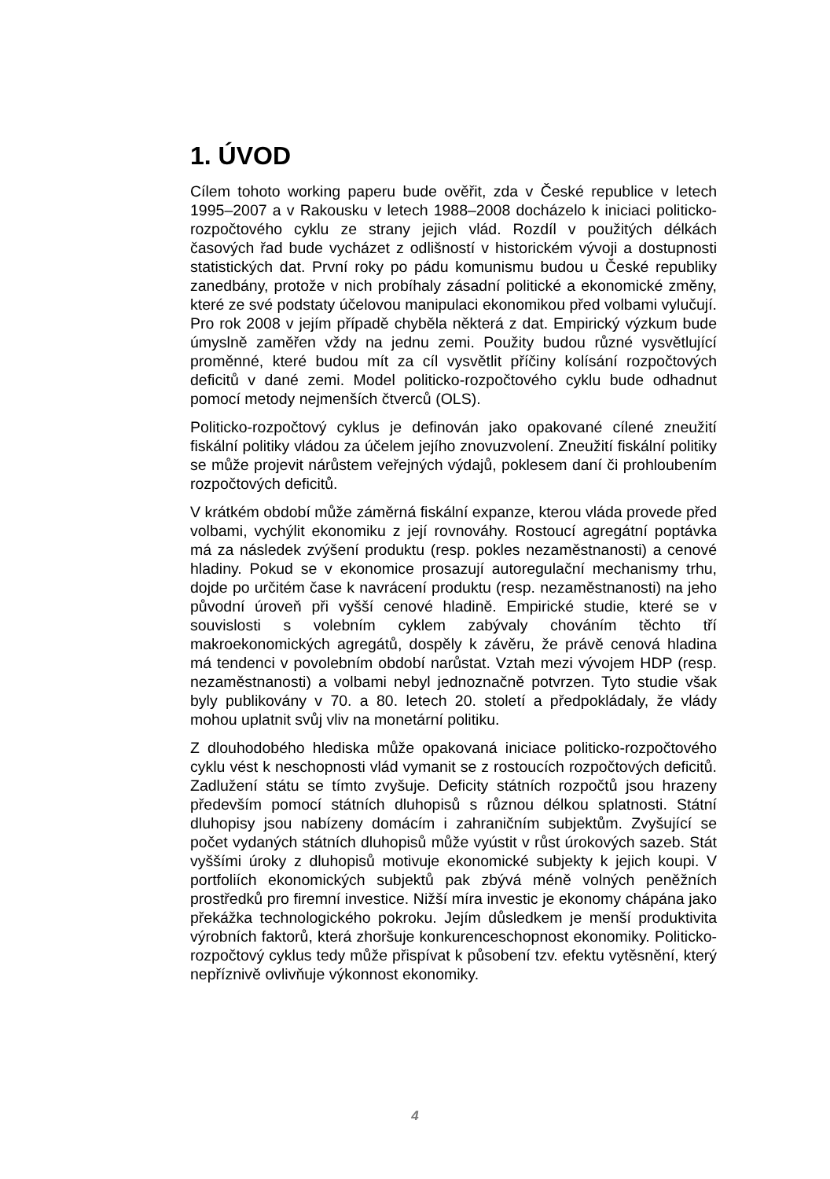1. ÚVOD
Cílem tohoto working paperu bude ověřit, zda v České republice v letech 1995–2007 a v Rakousku v letech 1988–2008 docházelo k iniciaci politicko-rozpočtového cyklu ze strany jejich vlád. Rozdíl v použitých délkách časových řad bude vycházet z odlišností v historickém vývoji a dostupnosti statistických dat. První roky po pádu komunismu budou u České republiky zanedbány, protože v nich probíhaly zásadní politické a ekonomické změny, které ze své podstaty účelovou manipulaci ekonomikou před volbami vylučují. Pro rok 2008 v jejím případě chyběla některá z dat. Empirický výzkum bude úmyslně zaměřen vždy na jednu zemi. Použity budou různé vysvětlující proměnné, které budou mít za cíl vysvětlit příčiny kolísání rozpočtových deficitů v dané zemi. Model politicko-rozpočtového cyklu bude odhadnut pomocí metody nejmenších čtverců (OLS).
Politicko-rozpočtový cyklus je definován jako opakované cílené zneužití fiskální politiky vládou za účelem jejího znovuzvolení. Zneužití fiskální politiky se může projevit nárůstem veřejných výdajů, poklesem daní či prohloubením rozpočtových deficitů.
V krátkém období může záměrná fiskální expanze, kterou vláda provede před volbami, vychýlit ekonomiku z její rovnováhy. Rostoucí agregátní poptávka má za následek zvýšení produktu (resp. pokles nezaměstnanosti) a cenové hladiny. Pokud se v ekonomice prosazují autoregulační mechanismy trhu, dojde po určitém čase k navrácení produktu (resp. nezaměstnanosti) na jeho původní úroveň při vyšší cenové hladině. Empirické studie, které se v souvislosti s volebním cyklem zabývaly chováním těchto tří makroekonomických agregátů, dospěly k závěru, že právě cenová hladina má tendenci v povolebním období narůstat. Vztah mezi vývojem HDP (resp. nezaměstnanosti) a volbami nebyl jednoznačně potvrzen. Tyto studie však byly publikovány v 70. a 80. letech 20. století a předpokládaly, že vlády mohou uplatnit svůj vliv na monetární politiku.
Z dlouhodobého hlediska může opakovaná iniciace politicko-rozpočtového cyklu vést k neschopnosti vlád vymanit se z rostoucích rozpočtových deficitů. Zadlužení státu se tímto zvyšuje. Deficity státních rozpočtů jsou hrazeny především pomocí státních dluhopisů s různou délkou splatnosti. Státní dluhopisy jsou nabízeny domácím i zahraničním subjektům. Zvyšující se počet vydaných státních dluhopisů může vyústit v růst úrokových sazeb. Stát vyššími úroky z dluhopisů motivuje ekonomické subjekty k jejich koupi. V portfoliích ekonomických subjektů pak zbývá méně volných peněžních prostředků pro firemní investice. Nižší míra investic je ekonomy chápána jako překážka technologického pokroku. Jejím důsledkem je menší produktivita výrobních faktorů, která zhoršuje konkurenceschopnost ekonomiky. Politicko-rozpočtový cyklus tedy může přispívat k působení tzv. efektu vytěsnění, který nepříznivě ovlivňuje výkonnost ekonomiky.
4